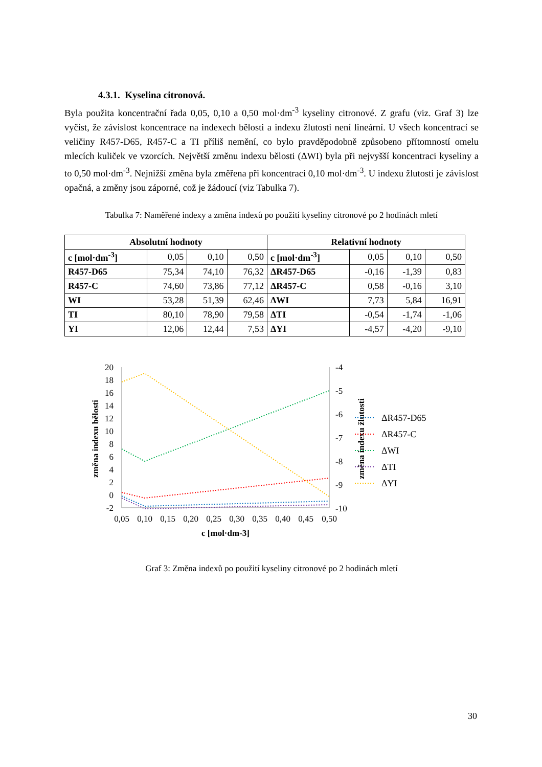4.3.1. Kyselina citronová.
Byla použita koncentrační řada 0,05, 0,10 a 0,50 mol·dm<sup>-3</sup> kyseliny citronové. Z grafu (viz. Graf 3) lze vyčíst, že závislost koncentrace na indexech bělosti a indexu žlutosti není lineární. U všech koncentrací se veličiny R457-D65, R457-C a TI příliš nemění, co bylo pravděpodobně způsobeno přítomností omelu mlecích kuliček ve vzorcích. Největší změnu indexu bělosti (ΔWI) byla při nejvyšší koncentraci kyseliny a to 0,50 mol·dm<sup>-3</sup>. Nejnižší změna byla změřena při koncentraci 0,10 mol·dm<sup>-3</sup>. U indexu žlutosti je závislost opačná, a změny jsou záporné, což je žádoucí (viz Tabulka 7).
Tabulka 7: Naměřené indexy a změna indexů po použití kyseliny citronové po 2 hodinách mletí
| Absolutní hodnoty | | | | Relativní hodnoty | | | |
| --- | --- | --- | --- | --- | --- | --- | --- |
| c [mol·dm<sup>-3</sup>] | 0,05 | 0,10 | 0,50 | c [mol·dm<sup>-3</sup>] | 0,05 | 0,10 | 0,50 |
| R457-D65 | 75,34 | 74,10 | 76,32 | ΔR457-D65 | -0,16 | -1,39 | 0,83 |
| R457-C | 74,60 | 73,86 | 77,12 | ΔR457-C | 0,58 | -0,16 | 3,10 |
| WI | 53,28 | 51,39 | 62,46 | ΔWI | 7,73 | 5,84 | 16,91 |
| TI | 80,10 | 78,90 | 79,58 | ΔTI | -0,54 | -1,74 | -1,06 |
| YI | 12,06 | 12,44 | 7,53 | ΔYI | -4,57 | -4,20 | -9,10 |
20
18
16
14
12
10
8
6
4
2
0
-2
-4
-5
-6
-7
-8
-9
-10
0,05
0,10
0,15
0,20
0,25
0,30
0,35
0,40
0,45
0,50
c [mol·dm-3]
změna indexu bělosti
změna indexu žlutosti
ΔR457-D65
ΔR457-C
ΔWI
ΔTI
ΔYI
Graf 3: Změna indexů po použití kyseliny citronové po 2 hodinách mletí
30